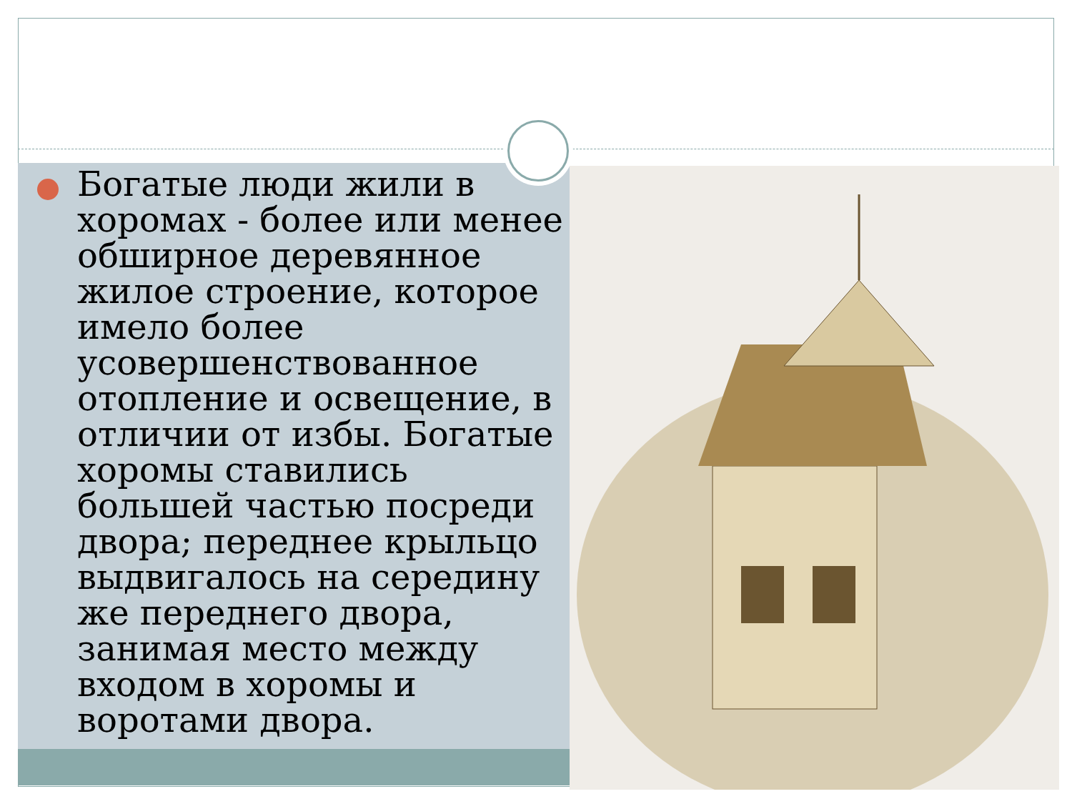Богатые люди жили в хоромах - более или менее обширное деревянное жилое строение, которое имело более усовершенствованное отопление и освещение, в отличии от избы. Богатые хоромы ставились большей частью посреди двора; переднее крыльцо выдвигалось на середину же переднего двора, занимая место между входом в хоромы и воротами двора.